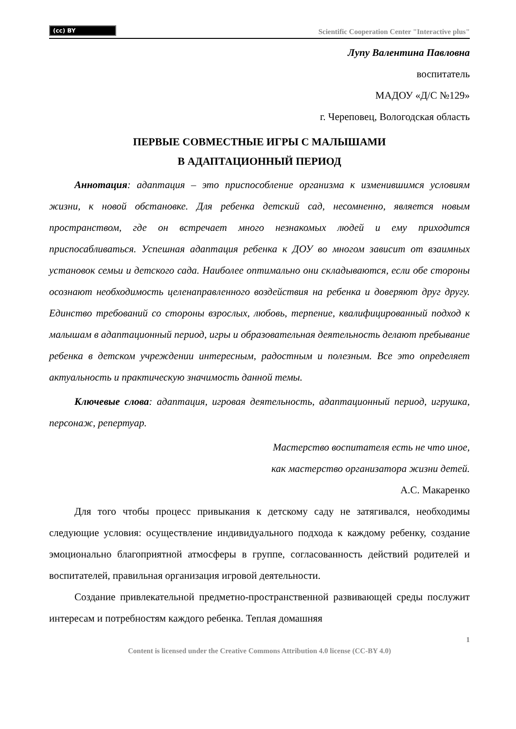(cc) BY
Scientific Cooperation Center "Interactive plus"
Лупу Валентина Павловна
воспитатель
МАДОУ «Д/С №129»
г. Череповец, Вологодская область
ПЕРВЫЕ СОВМЕСТНЫЕ ИГРЫ С МАЛЫШАМИ
В АДАПТАЦИОННЫЙ ПЕРИОД
Аннотация: адаптация – это приспособление организма к изменившимся условиям жизни, к новой обстановке. Для ребенка детский сад, несомненно, является новым пространством, где он встречает много незнакомых людей и ему приходится приспосабливаться. Успешная адаптация ребенка к ДОУ во многом зависит от взаимных установок семьи и детского сада. Наиболее оптимально они складываются, если обе стороны осознают необходимость целенаправленного воздействия на ребенка и доверяют друг другу. Единство требований со стороны взрослых, любовь, терпение, квалифицированный подход к малышам в адаптационный период, игры и образовательная деятельность делают пребывание ребенка в детском учреждении интересным, радостным и полезным. Все это определяет актуальность и практическую значимость данной темы.
Ключевые слова: адаптация, игровая деятельность, адаптационный период, игрушка, персонаж, репертуар.
Мастерство воспитателя есть не что иное,
как мастерство организатора жизни детей.
А.С. Макаренко
Для того чтобы процесс привыкания к детскому саду не затягивался, необходимы следующие условия: осуществление индивидуального подхода к каждому ребенку, создание эмоционально благоприятной атмосферы в группе, согласованность действий родителей и воспитателей, правильная организация игровой деятельности.
Создание привлекательной предметно-пространственной развивающей среды послужит интересам и потребностям каждого ребенка. Теплая домашняя
1
Content is licensed under the Creative Commons Attribution 4.0 license (CC-BY 4.0)